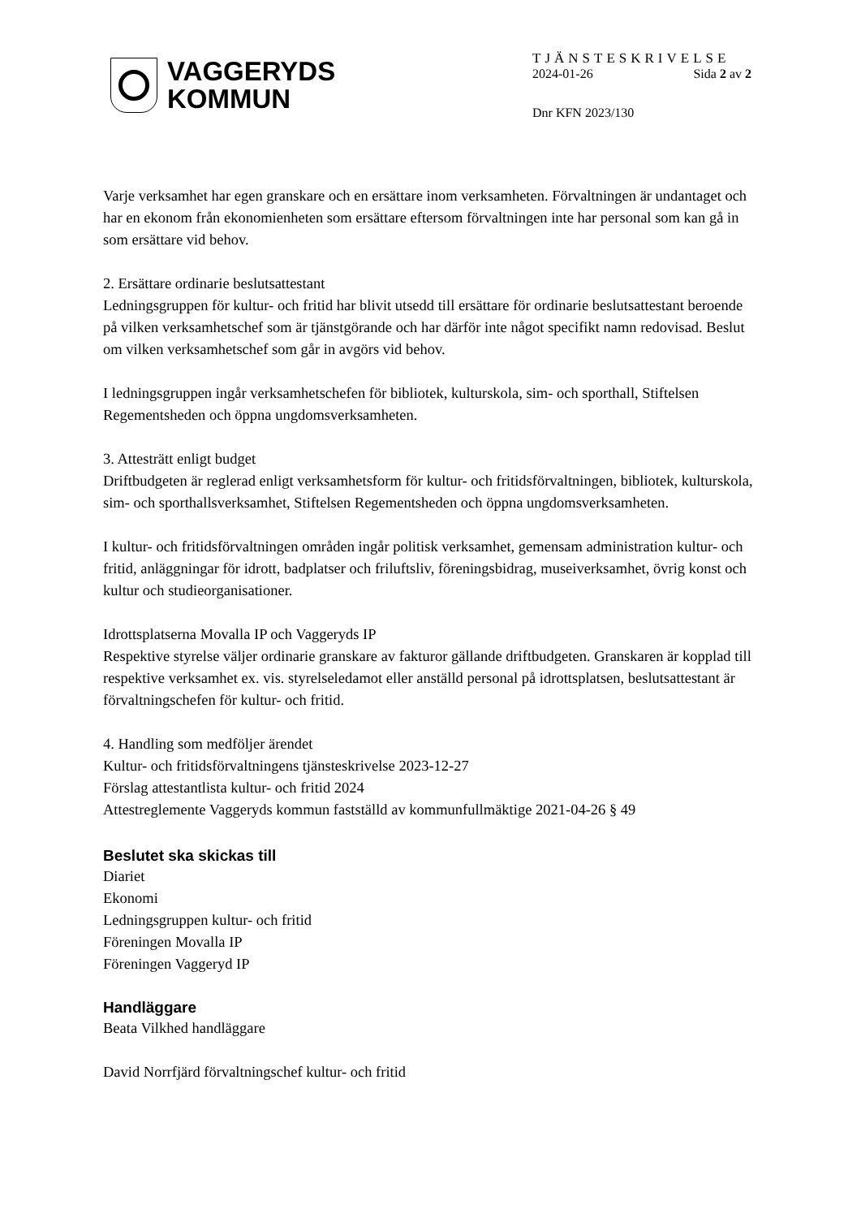VAGGERYDS
KOMMUN
TJÄNSTESKRIVELSE
2024-01-26 Sida 2 av 2
Dnr KFN 2023/130
Varje verksamhet har egen granskare och en ersättare inom verksamheten. Förvaltningen är undantaget och har en ekonom från ekonomienheten som ersättare eftersom förvaltningen inte har personal som kan gå in som ersättare vid behov.
2. Ersättare ordinarie beslutsattestant
Ledningsgruppen för kultur- och fritid har blivit utsedd till ersättare för ordinarie beslutsattestant beroende på vilken verksamhetschef som är tjänstgörande och har därför inte något specifikt namn redovisad. Beslut om vilken verksamhetschef som går in avgörs vid behov.
I ledningsgruppen ingår verksamhetschefen för bibliotek, kulturskola, sim- och sporthall, Stiftelsen Regementsheden och öppna ungdomsverksamheten.
3. Attesträtt enligt budget
Driftbudgeten är reglerad enligt verksamhetsform för kultur- och fritidsförvaltningen, bibliotek, kulturskola, sim- och sporthallsverksamhet, Stiftelsen Regementsheden och öppna ungdomsverksamheten.
I kultur- och fritidsförvaltningen områden ingår politisk verksamhet, gemensam administration kultur- och fritid, anläggningar för idrott, badplatser och friluftsliv, föreningsbidrag, museiverksamhet, övrig konst och kultur och studieorganisationer.
Idrottsplatserna Movalla IP och Vaggeryds IP
Respektive styrelse väljer ordinarie granskare av fakturor gällande driftbudgeten. Granskaren är kopplad till respektive verksamhet ex. vis. styrelseledamot eller anställd personal på idrottsplatsen, beslutsattestant är förvaltningschefen för kultur- och fritid.
4. Handling som medföljer ärendet
Kultur- och fritidsförvaltningens tjänsteskrivelse 2023-12-27
Förslag attestantlista kultur- och fritid 2024
Attestreglemente Vaggeryds kommun fastställd av kommunfullmäktige 2021-04-26 § 49
Beslutet ska skickas till
Diariet
Ekonomi
Ledningsgruppen kultur- och fritid
Föreningen Movalla IP
Föreningen Vaggeryd IP
Handläggare
Beata Vilkhed handläggare
David Norrfjärd förvaltningschef kultur- och fritid